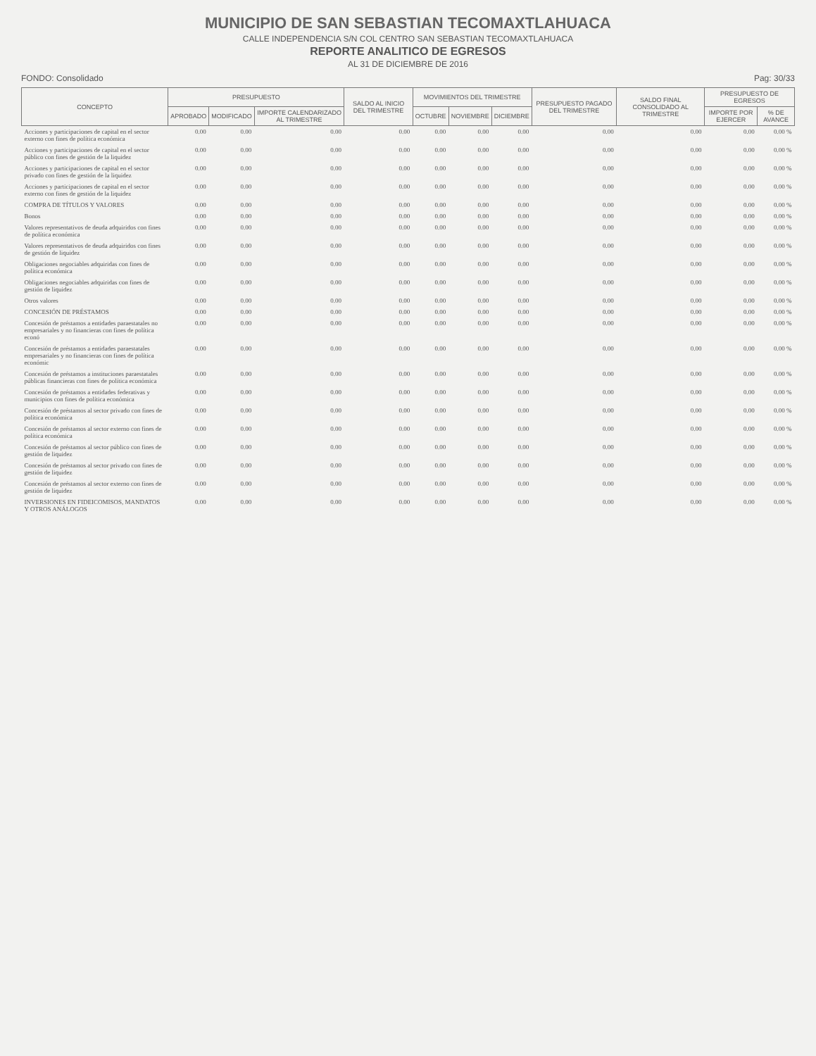MUNICIPIO DE SAN SEBASTIAN TECOMAXTLAHUACA
CALLE INDEPENDENCIA S/N COL CENTRO SAN SEBASTIAN TECOMAXTLAHUACA
REPORTE ANALITICO DE EGRESOS
AL 31 DE DICIEMBRE DE 2016
FONDO: Consolidado Pag: 30/33
| CONCEPTO | PRESUPUESTO | | | SALDO AL INICIO DEL TRIMESTRE | MOVIMIENTOS DEL TRIMESTRE | | | PRESUPUESTO PAGADO DEL TRIMESTRE | SALDO FINAL CONSOLIDADO AL TRIMESTRE | PRESUPUESTO DE EGRESOS | |
| --- | --- | --- | --- | --- | --- | --- | --- | --- | --- | --- | --- |
| | APROBADO | MODIFICADO | IMPORTE CALENDARIZADO AL TRIMESTRE | | OCTUBRE | NOVIEMBRE | DICIEMBRE | | | IMPORTE POR EJERCER | % DE AVANCE |
| Acciones y participaciones de capital en el sector externo con fines de política económica | 0.00 | 0.00 | 0.00 | 0.00 | 0.00 | 0.00 | 0.00 | 0.00 | 0.00 | 0.00 | 0.00 % |
| Acciones y participaciones de capital en el sector público con fines de gestión de la liquidez | 0.00 | 0.00 | 0.00 | 0.00 | 0.00 | 0.00 | 0.00 | 0.00 | 0.00 | 0.00 | 0.00 % |
| Acciones y participaciones de capital en el sector privado con fines de gestión de la liquidez | 0.00 | 0.00 | 0.00 | 0.00 | 0.00 | 0.00 | 0.00 | 0.00 | 0.00 | 0.00 | 0.00 % |
| Acciones y participaciones de capital en el sector externo con fines de gestión de la liquidez | 0.00 | 0.00 | 0.00 | 0.00 | 0.00 | 0.00 | 0.00 | 0.00 | 0.00 | 0.00 | 0.00 % |
| COMPRA DE TÍTULOS Y VALORES | 0.00 | 0.00 | 0.00 | 0.00 | 0.00 | 0.00 | 0.00 | 0.00 | 0.00 | 0.00 | 0.00 % |
| Bonos | 0.00 | 0.00 | 0.00 | 0.00 | 0.00 | 0.00 | 0.00 | 0.00 | 0.00 | 0.00 | 0.00 % |
| Valores representativos de deuda adquiridos con fines de política económica | 0.00 | 0.00 | 0.00 | 0.00 | 0.00 | 0.00 | 0.00 | 0.00 | 0.00 | 0.00 | 0.00 % |
| Valores representativos de deuda adquiridos con fines de gestión de liquidez | 0.00 | 0.00 | 0.00 | 0.00 | 0.00 | 0.00 | 0.00 | 0.00 | 0.00 | 0.00 | 0.00 % |
| Obligaciones negociables adquiridas con fines de política económica | 0.00 | 0.00 | 0.00 | 0.00 | 0.00 | 0.00 | 0.00 | 0.00 | 0.00 | 0.00 | 0.00 % |
| Obligaciones negociables adquiridas con fines de gestión de liquidez | 0.00 | 0.00 | 0.00 | 0.00 | 0.00 | 0.00 | 0.00 | 0.00 | 0.00 | 0.00 | 0.00 % |
| Otros valores | 0.00 | 0.00 | 0.00 | 0.00 | 0.00 | 0.00 | 0.00 | 0.00 | 0.00 | 0.00 | 0.00 % |
| CONCESIÓN DE PRÉSTAMOS | 0.00 | 0.00 | 0.00 | 0.00 | 0.00 | 0.00 | 0.00 | 0.00 | 0.00 | 0.00 | 0.00 % |
| Concesión de préstamos a entidades paraestatales no empresariales y no financieras con fines de política econó | 0.00 | 0.00 | 0.00 | 0.00 | 0.00 | 0.00 | 0.00 | 0.00 | 0.00 | 0.00 | 0.00 % |
| Concesión de préstamos a entidades paraestatales empresariales y no financieras con fines de política económic | 0.00 | 0.00 | 0.00 | 0.00 | 0.00 | 0.00 | 0.00 | 0.00 | 0.00 | 0.00 | 0.00 % |
| Concesión de préstamos a instituciones paraestatales públicas financieras con fines de política económica | 0.00 | 0.00 | 0.00 | 0.00 | 0.00 | 0.00 | 0.00 | 0.00 | 0.00 | 0.00 | 0.00 % |
| Concesión de préstamos a entidades federativas y municipios con fines de política económica | 0.00 | 0.00 | 0.00 | 0.00 | 0.00 | 0.00 | 0.00 | 0.00 | 0.00 | 0.00 | 0.00 % |
| Concesión de préstamos al sector privado con fines de política económica | 0.00 | 0.00 | 0.00 | 0.00 | 0.00 | 0.00 | 0.00 | 0.00 | 0.00 | 0.00 | 0.00 % |
| Concesión de préstamos al sector externo con fines de política económica | 0.00 | 0.00 | 0.00 | 0.00 | 0.00 | 0.00 | 0.00 | 0.00 | 0.00 | 0.00 | 0.00 % |
| Concesión de préstamos al sector público con fines de gestión de liquidez | 0.00 | 0.00 | 0.00 | 0.00 | 0.00 | 0.00 | 0.00 | 0.00 | 0.00 | 0.00 | 0.00 % |
| Concesión de préstamos al sector privado con fines de gestión de liquidez | 0.00 | 0.00 | 0.00 | 0.00 | 0.00 | 0.00 | 0.00 | 0.00 | 0.00 | 0.00 | 0.00 % |
| Concesión de préstamos al sector externo con fines de gestión de liquidez | 0.00 | 0.00 | 0.00 | 0.00 | 0.00 | 0.00 | 0.00 | 0.00 | 0.00 | 0.00 | 0.00 % |
| INVERSIONES EN FIDEICOMISOS, MANDATOS Y OTROS ANÁLOGOS | 0.00 | 0.00 | 0.00 | 0.00 | 0.00 | 0.00 | 0.00 | 0.00 | 0.00 | 0.00 | 0.00 % |